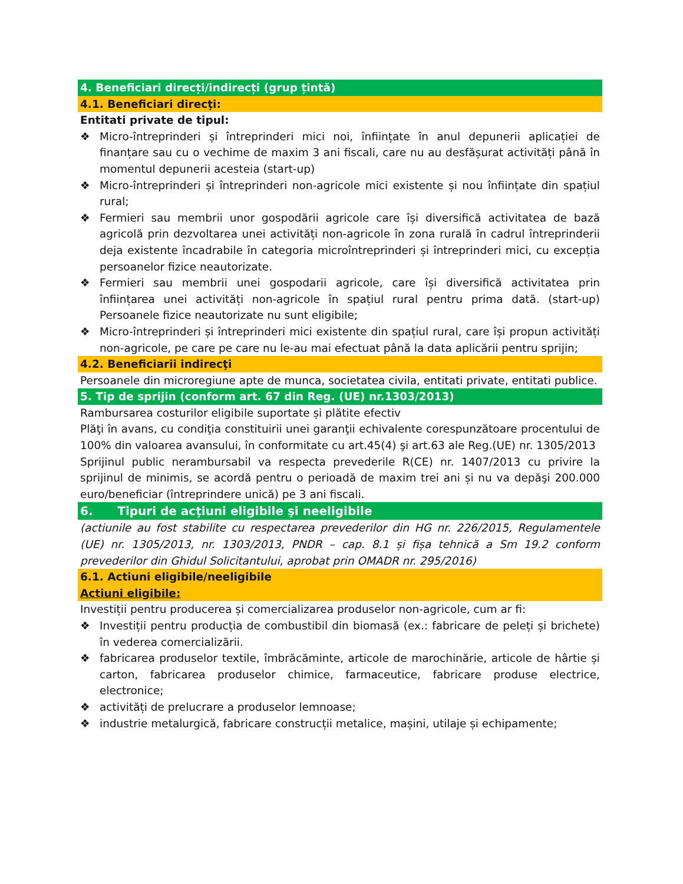4. Beneficiari direcți/indirecți (grup țintă)
4.1. Beneficiari direcţi:
Entitati private de tipul:
❖ Micro-întreprinderi și întreprinderi mici noi, înființate în anul depunerii aplicației de finanțare sau cu o vechime de maxim 3 ani fiscali, care nu au desfășurat activități până în momentul depunerii acesteia (start-up)
❖ Micro-întreprinderi și întreprinderi non-agricole mici existente și nou înființate din spațiul rural;
❖ Fermieri sau membrii unor gospodării agricole care își diversifică activitatea de bază agricolă prin dezvoltarea unei activități non-agricole în zona rurală în cadrul întreprinderii deja existente încadrabile în categoria microîntreprinderi și întreprinderi mici, cu excepția persoanelor fizice neautorizate.
❖ Fermieri sau membrii unei gospodarii agricole, care își diversifică activitatea prin înființarea unei activități non-agricole în spațiul rural pentru prima dată. (start-up) Persoanele fizice neautorizate nu sunt eligibile;
❖ Micro-întreprinderi și întreprinderi mici existente din spațiul rural, care își propun activități non-agricole, pe care pe care nu le-au mai efectuat până la data aplicării pentru sprijin;
4.2. Beneficiarii indirecţi
Persoanele din microregiune apte de munca, societatea civila, entitati private, entitati publice.
5. Tip de sprijin (conform art. 67 din Reg. (UE) nr.1303/2013)
Rambursarea costurilor eligibile suportate și plătite efectiv
Plăţi în avans, cu condiţia constituirii unei garanţii echivalente corespunzătoare procentului de 100% din valoarea avansului, în conformitate cu art.45(4) şi art.63 ale Reg.(UE) nr. 1305/2013
Sprijinul public nerambursabil va respecta prevederile R(CE) nr. 1407/2013 cu privire la sprijinul de minimis, se acordă pentru o perioadă de maxim trei ani și nu va depăşi 200.000 euro/beneficiar (întreprindere unică) pe 3 ani fiscali.
6. Tipuri de acţiuni eligibile şi neeligibile
(actiunile au fost stabilite cu respectarea prevederilor din HG nr. 226/2015, Regulamentele (UE) nr. 1305/2013, nr. 1303/2013, PNDR – cap. 8.1 și fișa tehnică a Sm 19.2 conform prevederilor din Ghidul Solicitantului, aprobat prin OMADR nr. 295/2016)
6.1. Actiuni eligibile/neeligibile
Actiuni eligibile:
Investiții pentru producerea și comercializarea produselor non-agricole, cum ar fi:
❖ Investiții pentru producția de combustibil din biomasă (ex.: fabricare de peleți și brichete) în vederea comercializării.
❖ fabricarea produselor textile, îmbrăcăminte, articole de marochinărie, articole de hârtie și carton, fabricarea produselor chimice, farmaceutice, fabricare produse electrice, electronice;
❖ activități de prelucrare a produselor lemnoase;
❖ industrie metalurgică, fabricare construcții metalice, mașini, utilaje și echipamente;